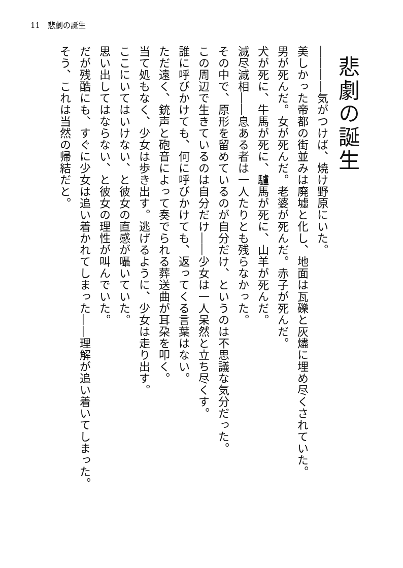11　悲劇の誕生
悲劇の誕生
――――気がつけば、焼け野原にいた。
美しかった帝都の街並みは廃墟と化し、地面は瓦礫と灰燼に埋め尽くされていた。
男が死んだ。女が死んだ。老婆が死んだ。赤子が死んだ。
犬が死に、牛馬が死に、驢馬が死に、山羊が死んだ。
滅尽滅相――息ある者は一人たりとも残らなかった。
その中で、原形を留めているのが自分だけ、というのは不思議な気分だった。
この周辺で生きているのは自分だけ――少女は一人呆然と立ち尽くす。
誰に呼びかけても、何に呼びかけても、返ってくる言葉はない。
ただ遠く、銃声と砲音によって奏でられる葬送曲が耳朶を叩く。
当て処もなく、少女は歩き出す。逃げるように、少女は走り出す。
ここにいてはいけない、と彼女の直感が囁いていた。
思い出してはならない、と彼女の理性が叫んでいた。
だが残酷にも、すぐに少女は追い着かれてしまった――理解が追い着いてしまった。
そう、これは当然の帰結だと。